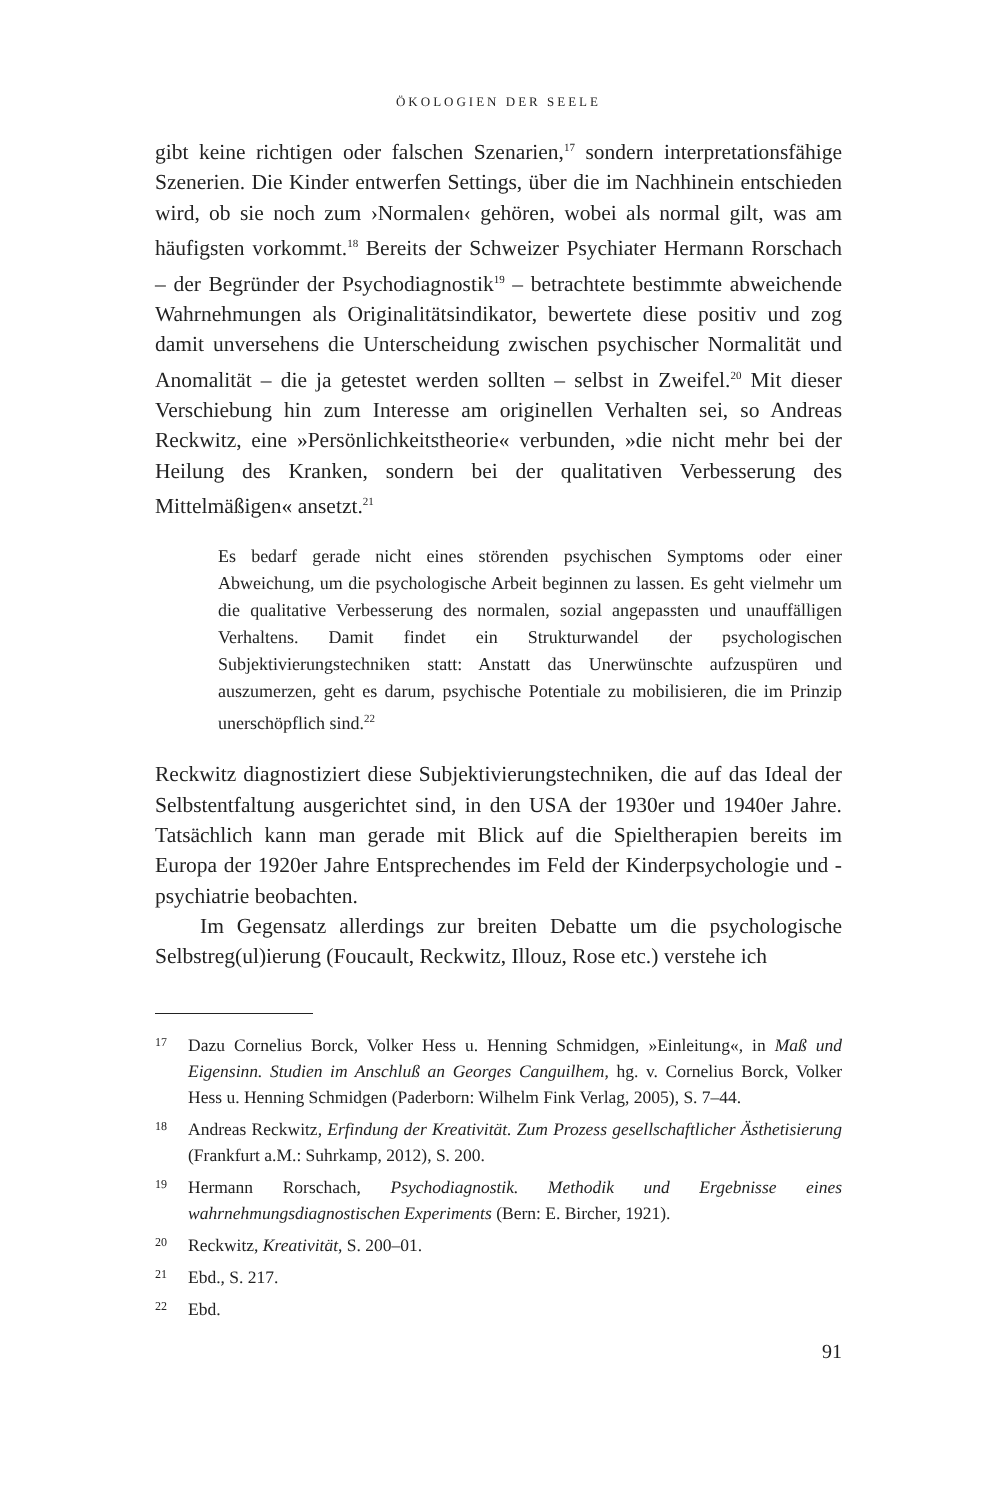ÖKOLOGIEN DER SEELE
gibt keine richtigen oder falschen Szenarien,<sup>17</sup> sondern interpretationsfähige Szenerien. Die Kinder entwerfen Settings, über die im Nachhinein entschieden wird, ob sie noch zum ›Normalen‹ gehören, wobei als normal gilt, was am häufigsten vorkommt.<sup>18</sup> Bereits der Schweizer Psychiater Hermann Rorschach – der Begründer der Psychodiagnostik<sup>19</sup> – betrachtete bestimmte abweichende Wahrnehmungen als Originalitätsindikator, bewertete diese positiv und zog damit unversehens die Unterscheidung zwischen psychischer Normalität und Anomalität – die ja getestet werden sollten – selbst in Zweifel.<sup>20</sup> Mit dieser Verschiebung hin zum Interesse am originellen Verhalten sei, so Andreas Reckwitz, eine »Persönlichkeitstheorie« verbunden, »die nicht mehr bei der Heilung des Kranken, sondern bei der qualitativen Verbesserung des Mittelmäßigen« ansetzt.<sup>21</sup>
Es bedarf gerade nicht eines störenden psychischen Symptoms oder einer Abweichung, um die psychologische Arbeit beginnen zu lassen. Es geht vielmehr um die qualitative Verbesserung des normalen, sozial angepassten und unauffälligen Verhaltens. Damit findet ein Strukturwandel der psychologischen Subjektivierungstechniken statt: Anstatt das Unerwünschte aufzuspüren und auszumerzen, geht es darum, psychische Potentiale zu mobilisieren, die im Prinzip unerschöpflich sind.<sup>22</sup>
Reckwitz diagnostiziert diese Subjektivierungstechniken, die auf das Ideal der Selbstentfaltung ausgerichtet sind, in den USA der 1930er und 1940er Jahre. Tatsächlich kann man gerade mit Blick auf die Spieltherapien bereits im Europa der 1920er Jahre Entsprechendes im Feld der Kinderpsychologie und -psychiatrie beobachten.
Im Gegensatz allerdings zur breiten Debatte um die psychologische Selbstreg(ul)ierung (Foucault, Reckwitz, Illouz, Rose etc.) verstehe ich
17 Dazu Cornelius Borck, Volker Hess u. Henning Schmidgen, »Einleitung«, in Maß und Eigensinn. Studien im Anschluß an Georges Canguilhem, hg. v. Cornelius Borck, Volker Hess u. Henning Schmidgen (Paderborn: Wilhelm Fink Verlag, 2005), S. 7–44.
18 Andreas Reckwitz, Erfindung der Kreativität. Zum Prozess gesellschaftlicher Ästhetisierung (Frankfurt a.M.: Suhrkamp, 2012), S. 200.
19 Hermann Rorschach, Psychodiagnostik. Methodik und Ergebnisse eines wahrnehmungsdiagnostischen Experiments (Bern: E. Bircher, 1921).
20 Reckwitz, Kreativität, S. 200–01.
21 Ebd., S. 217.
22 Ebd.
91